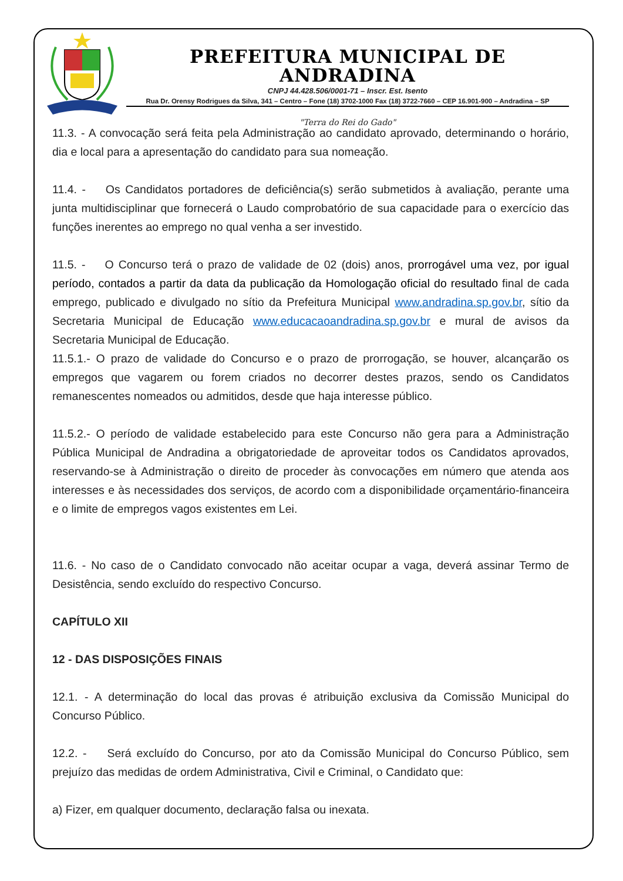PREFEITURA MUNICIPAL DE ANDRADINA
CNPJ 44.428.506/0001-71 – Inscr. Est. Isento
Rua Dr. Orensy Rodrigues da Silva, 341 – Centro – Fone (18) 3702-1000 Fax (18) 3722-7660 – CEP 16.901-900 – Andradina – SP
"Terra do Rei do Gado"
11.3. - A convocação será feita pela Administração ao candidato aprovado, determinando o horário, dia e local para a apresentação do candidato para sua nomeação.
11.4. - Os Candidatos portadores de deficiência(s) serão submetidos à avaliação, perante uma junta multidisciplinar que fornecerá o Laudo comprobatório de sua capacidade para o exercício das funções inerentes ao emprego no qual venha a ser investido.
11.5. - O Concurso terá o prazo de validade de 02 (dois) anos, prorrogável uma vez, por igual período, contados a partir da data da publicação da Homologação oficial do resultado final de cada emprego, publicado e divulgado no sítio da Prefeitura Municipal www.andradina.sp.gov.br, sítio da Secretaria Municipal de Educação www.educacaoandradina.sp.gov.br e mural de avisos da Secretaria Municipal de Educação.
11.5.1.- O prazo de validade do Concurso e o prazo de prorrogação, se houver, alcançarão os empregos que vagarem ou forem criados no decorrer destes prazos, sendo os Candidatos remanescentes nomeados ou admitidos, desde que haja interesse público.
11.5.2.- O período de validade estabelecido para este Concurso não gera para a Administração Pública Municipal de Andradina a obrigatoriedade de aproveitar todos os Candidatos aprovados, reservando-se à Administração o direito de proceder às convocações em número que atenda aos interesses e às necessidades dos serviços, de acordo com a disponibilidade orçamentário-financeira e o limite de empregos vagos existentes em Lei.
11.6. - No caso de o Candidato convocado não aceitar ocupar a vaga, deverá assinar Termo de Desistência, sendo excluído do respectivo Concurso.
CAPÍTULO XII
12 - DAS DISPOSIÇÕES FINAIS
12.1. - A determinação do local das provas é atribuição exclusiva da Comissão Municipal do Concurso Público.
12.2. - Será excluído do Concurso, por ato da Comissão Municipal do Concurso Público, sem prejuízo das medidas de ordem Administrativa, Civil e Criminal, o Candidato que:
a) Fizer, em qualquer documento, declaração falsa ou inexata.